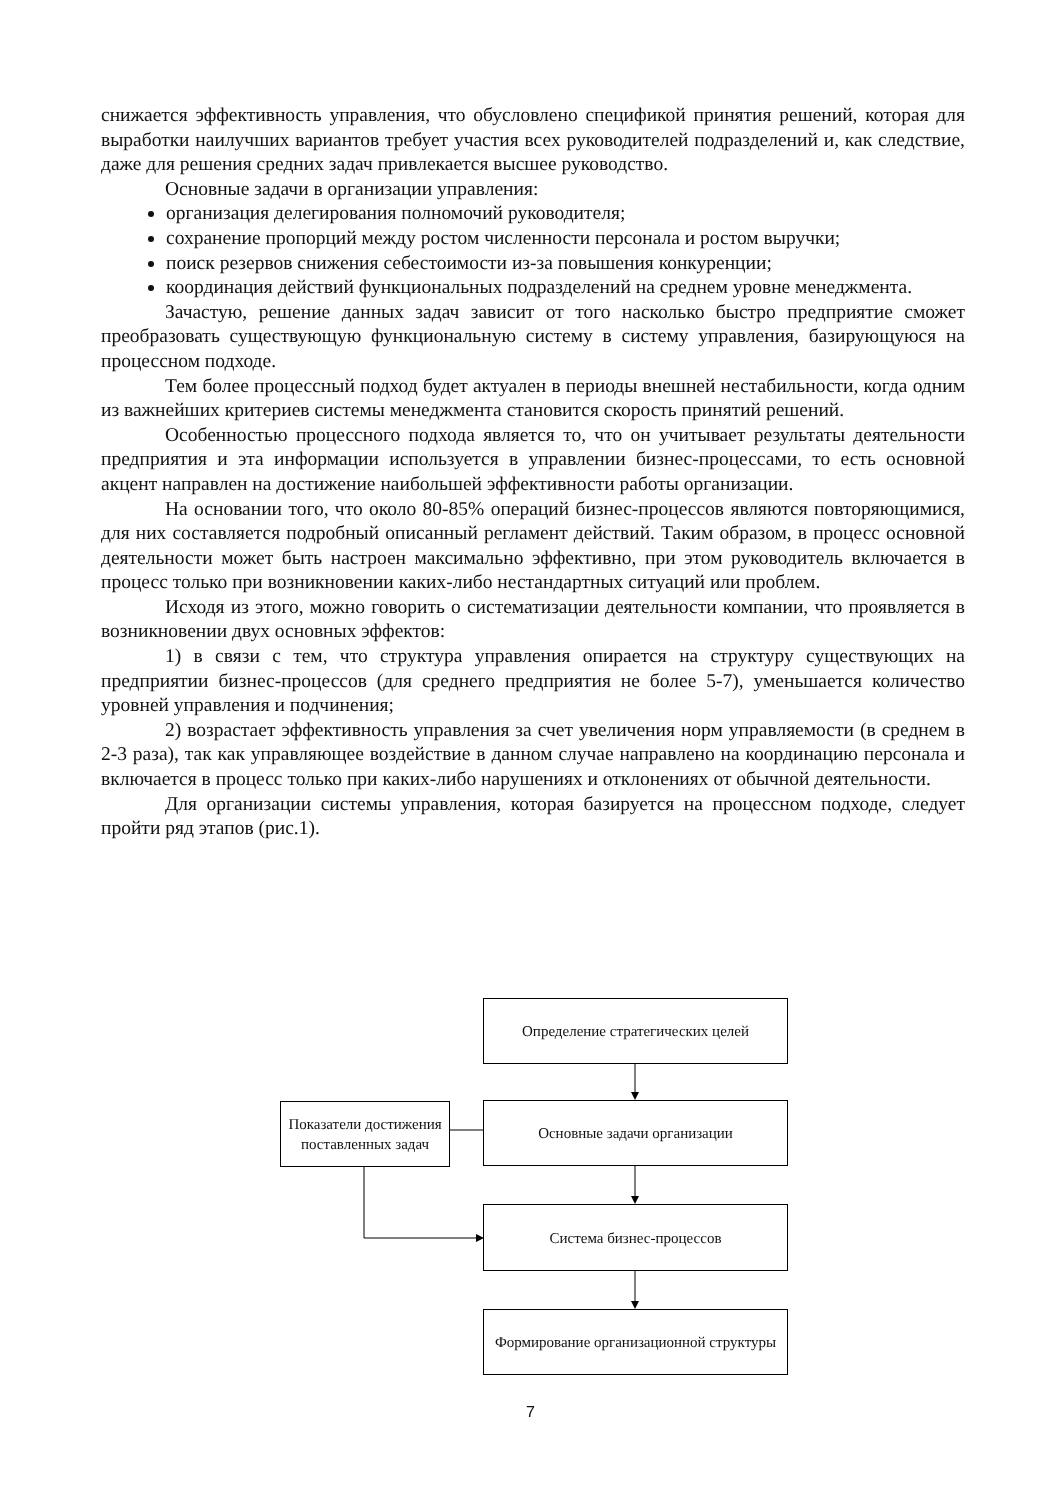снижается эффективность управления, что обусловлено спецификой принятия решений, которая для выработки наилучших вариантов требует участия всех руководителей подразделений и, как следствие, даже для решения средних задач привлекается высшее руководство.
Основные задачи в организации управления:
организация делегирования полномочий руководителя;
сохранение пропорций между ростом численности персонала и ростом выручки;
поиск резервов снижения себестоимости из-за повышения конкуренции;
координация действий функциональных подразделений на среднем уровне менеджмента.
Зачастую, решение данных задач зависит от того насколько быстро предприятие сможет преобразовать существующую функциональную систему в систему управления, базирующуюся на процессном подходе.
Тем более процессный подход будет актуален в периоды внешней нестабильности, когда одним из важнейших критериев системы менеджмента становится скорость принятий решений.
Особенностью процессного подхода является то, что он учитывает результаты деятельности предприятия и эта информации используется в управлении бизнес-процессами, то есть основной акцент направлен на достижение наибольшей эффективности работы организации.
На основании того, что около 80-85% операций бизнес-процессов являются повторяющимися, для них составляется подробный описанный регламент действий. Таким образом, в процесс основной деятельности может быть настроен максимально эффективно, при этом руководитель включается в процесс только при возникновении каких-либо нестандартных ситуаций или проблем.
Исходя из этого, можно говорить о систематизации деятельности компании, что проявляется в возникновении двух основных эффектов:
1) в связи с тем, что структура управления опирается на структуру существующих на предприятии бизнес-процессов (для среднего предприятия не более 5-7), уменьшается количество уровней управления и подчинения;
2) возрастает эффективность управления за счет увеличения норм управляемости (в среднем в 2-3 раза), так как управляющее воздействие в данном случае направлено на координацию персонала и включается в процесс только при каких-либо нарушениях и отклонениях от обычной деятельности.
Для организации системы управления, которая базируется на процессном подходе, следует пройти ряд этапов (рис.1).
Определение стратегических целей
Основные задачи организации
Показатели достижения поставленных задач
Система бизнес-процессов
Формирование организационной структуры
7